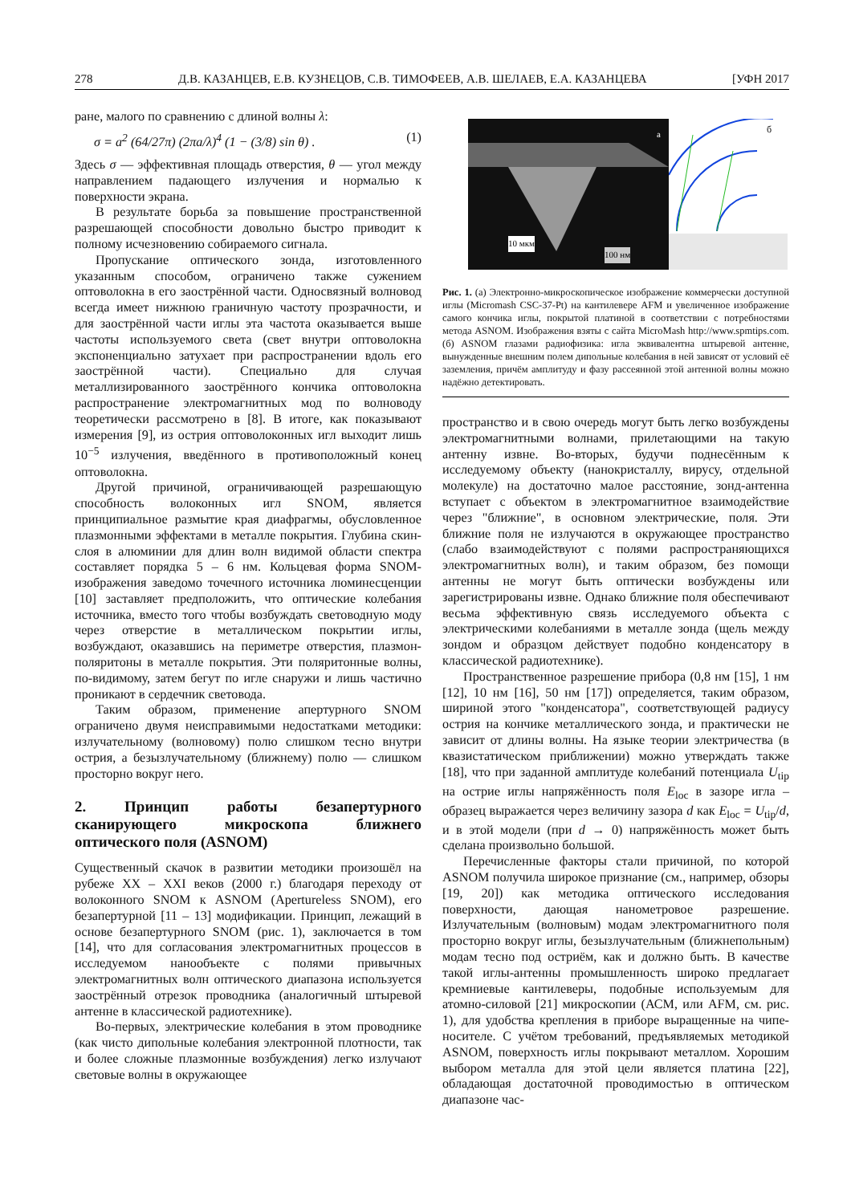278 Д.В. КАЗАНЦЕВ, Е.В. КУЗНЕЦОВ, С.В. ТИМОФЕЕВ, А.В. ШЕЛАЕВ, Е.А. КАЗАНЦЕВА [УФН 2017
ране, малого по сравнению с длиной волны λ:
σ = a<sup>2</sup> (64/27π) (2πa/λ)<sup>4</sup> (1 − (3/8) sin θ) . (1)
Здесь σ — эффективная площадь отверстия, θ — угол между направлением падающего излучения и нормалью к поверхности экрана.
В результате борьба за повышение пространственной разрешающей способности довольно быстро приводит к полному исчезновению собираемого сигнала.
Пропускание оптического зонда, изготовленного указанным способом, ограничено также сужением оптоволокна в его заострённой части. Односвязный волновод всегда имеет нижнюю граничную частоту прозрачности, и для заострённой части иглы эта частота оказывается выше частоты используемого света (свет внутри оптоволокна экспоненциально затухает при распространении вдоль его заострённой части). Специально для случая металлизированного заострённого кончика оптоволокна распространение электромагнитных мод по волноводу теоретически рассмотрено в [8]. В итоге, как показывают измерения [9], из острия оптоволоконных игл выходит лишь 10<sup>−5</sup> излучения, введённого в противоположный конец оптоволокна.
Другой причиной, ограничивающей разрешающую способность волоконных игл SNOM, является принципиальное размытие края диафрагмы, обусловленное плазмонными эффектами в металле покрытия. Глубина скин-слоя в алюминии для длин волн видимой области спектра составляет порядка 5 – 6 нм. Кольцевая форма SNOM-изображения заведомо точечного источника люминесценции [10] заставляет предположить, что оптические колебания источника, вместо того чтобы возбуждать световодную моду через отверстие в металлическом покрытии иглы, возбуждают, оказавшись на периметре отверстия, плазмон-поляритоны в металле покрытия. Эти поляритонные волны, по-видимому, затем бегут по игле снаружи и лишь частично проникают в сердечник световода.
Таким образом, применение апертурного SNOM ограничено двумя неисправимыми недостатками методики: излучательному (волновому) полю слишком тесно внутри острия, а безызлучательному (ближнему) полю — слишком просторно вокруг него.
2. Принцип работы безапертурного сканирующего микроскопа ближнего оптического поля (ASNOM)
Существенный скачок в развитии методики произошёл на рубеже XX – XXI веков (2000 г.) благодаря переходу от волоконного SNOM к ASNOM (Apertureless SNOM), его безапертурной [11 – 13] модификации. Принцип, лежащий в основе безапертурного SNOM (рис. 1), заключается в том [14], что для согласования электромагнитных процессов в исследуемом нанообъекте с полями привычных электромагнитных волн оптического диапазона используется заострённый отрезок проводника (аналогичный штыревой антенне в классической радиотехнике).
Во-первых, электрические колебания в этом проводнике (как чисто дипольные колебания электронной плотности, так и более сложные плазмонные возбуждения) легко излучают световые волны в окружающее
а
10 мкм
100 нм
б
Рис. 1. (а) Электронно-микроскопическое изображение коммерчески доступной иглы (Micromash CSC-37-Pt) на кантилевере AFM и увеличенное изображение самого кончика иглы, покрытой платиной в соответствии с потребностями метода ASNOM. Изображения взяты с сайта MicroMash http://www.spmtips.com. (б) ASNOM глазами радиофизика: игла эквивалентна штыревой антенне, вынужденные внешним полем дипольные колебания в ней зависят от условий её заземления, причём амплитуду и фазу рассеянной этой антенной волны можно надёжно детектировать.
пространство и в свою очередь могут быть легко возбуждены электромагнитными волнами, прилетающими на такую антенну извне. Во-вторых, будучи поднесённым к исследуемому объекту (нанокристаллу, вирусу, отдельной молекуле) на достаточно малое расстояние, зонд-антенна вступает с объектом в электромагнитное взаимодействие через "ближние", в основном электрические, поля. Эти ближние поля не излучаются в окружающее пространство (слабо взаимодействуют с полями распространяющихся электромагнитных волн), и таким образом, без помощи антенны не могут быть оптически возбуждены или зарегистрированы извне. Однако ближние поля обеспечивают весьма эффективную связь исследуемого объекта с электрическими колебаниями в металле зонда (щель между зондом и образцом действует подобно конденсатору в классической радиотехнике).
Пространственное разрешение прибора (0,8 нм [15], 1 нм [12], 10 нм [16], 50 нм [17]) определяется, таким образом, шириной этого "конденсатора", соответствующей радиусу острия на кончике металлического зонда, и практически не зависит от длины волны. На языке теории электричества (в квазистатическом приближении) можно утверждать также [18], что при заданной амплитуде колебаний потенциала U<sub>tip</sub> на острие иглы напряжённость поля E<sub>loc</sub> в зазоре игла – образец выражается через величину зазора d как E<sub>loc</sub> = U<sub>tip</sub>/d, и в этой модели (при d → 0) напряжённость может быть сделана произвольно большой.
Перечисленные факторы стали причиной, по которой ASNOM получила широкое признание (см., например, обзоры [19, 20]) как методика оптического исследования поверхности, дающая нанометровое разрешение. Излучательным (волновым) модам электромагнитного поля просторно вокруг иглы, безызлучательным (ближнепольным) модам тесно под остриём, как и должно быть. В качестве такой иглы-антенны промышленность широко предлагает кремниевые кантилеверы, подобные используемым для атомно-силовой [21] микроскопии (АСМ, или AFM, см. рис. 1), для удобства крепления в приборе выращенные на чипе-носителе. С учётом требований, предъявляемых методикой ASNOM, поверхность иглы покрывают металлом. Хорошим выбором металла для этой цели является платина [22], обладающая достаточной проводимостью в оптическом диапазоне час-